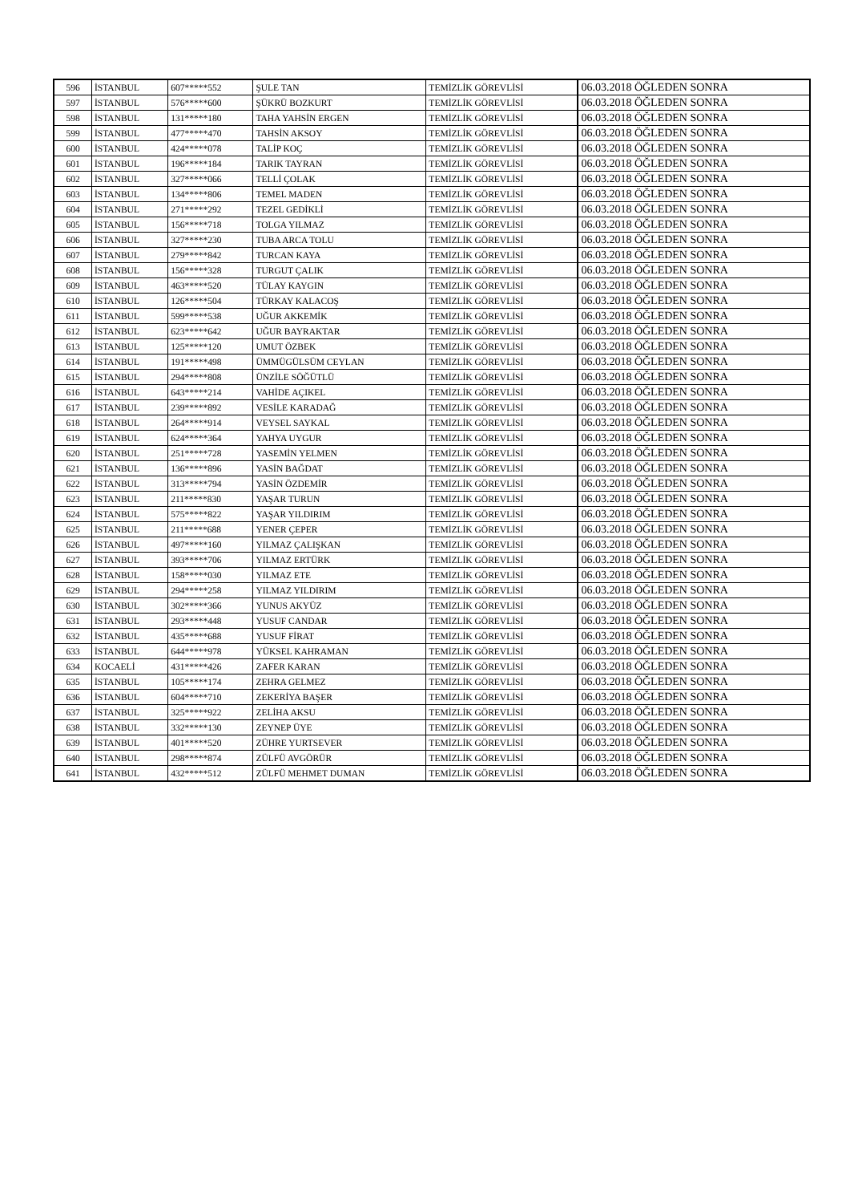| 596 | İSTANBUL | 607*****552 | ŞULE TAN | TEMİZLİK GÖREVLİSİ | 06.03.2018 ÖĞLEDEN SONRA |
| 597 | İSTANBUL | 576*****600 | ŞÜKRÜ BOZKURT | TEMİZLİK GÖREVLİSİ | 06.03.2018 ÖĞLEDEN SONRA |
| 598 | İSTANBUL | 131*****180 | TAHA YAHSİN ERGEN | TEMİZLİK GÖREVLİSİ | 06.03.2018 ÖĞLEDEN SONRA |
| 599 | İSTANBUL | 477*****470 | TAHSİN AKSOY | TEMİZLİK GÖREVLİSİ | 06.03.2018 ÖĞLEDEN SONRA |
| 600 | İSTANBUL | 424*****078 | TALİP KOÇ | TEMİZLİK GÖREVLİSİ | 06.03.2018 ÖĞLEDEN SONRA |
| 601 | İSTANBUL | 196*****184 | TARIK TAYRAN | TEMİZLİK GÖREVLİSİ | 06.03.2018 ÖĞLEDEN SONRA |
| 602 | İSTANBUL | 327*****066 | TELLİ ÇOLAK | TEMİZLİK GÖREVLİSİ | 06.03.2018 ÖĞLEDEN SONRA |
| 603 | İSTANBUL | 134*****806 | TEMEL MADEN | TEMİZLİK GÖREVLİSİ | 06.03.2018 ÖĞLEDEN SONRA |
| 604 | İSTANBUL | 271*****292 | TEZEL GEDİKLİ | TEMİZLİK GÖREVLİSİ | 06.03.2018 ÖĞLEDEN SONRA |
| 605 | İSTANBUL | 156*****718 | TOLGA YILMAZ | TEMİZLİK GÖREVLİSİ | 06.03.2018 ÖĞLEDEN SONRA |
| 606 | İSTANBUL | 327*****230 | TUBA ARCA TOLU | TEMİZLİK GÖREVLİSİ | 06.03.2018 ÖĞLEDEN SONRA |
| 607 | İSTANBUL | 279*****842 | TURCAN KAYA | TEMİZLİK GÖREVLİSİ | 06.03.2018 ÖĞLEDEN SONRA |
| 608 | İSTANBUL | 156*****328 | TURGUT ÇALIK | TEMİZLİK GÖREVLİSİ | 06.03.2018 ÖĞLEDEN SONRA |
| 609 | İSTANBUL | 463*****520 | TÜLAY KAYGIN | TEMİZLİK GÖREVLİSİ | 06.03.2018 ÖĞLEDEN SONRA |
| 610 | İSTANBUL | 126*****504 | TÜRKAY KALACOŞ | TEMİZLİK GÖREVLİSİ | 06.03.2018 ÖĞLEDEN SONRA |
| 611 | İSTANBUL | 599*****538 | UĞUR AKKEMİK | TEMİZLİK GÖREVLİSİ | 06.03.2018 ÖĞLEDEN SONRA |
| 612 | İSTANBUL | 623*****642 | UĞUR BAYRAKTAR | TEMİZLİK GÖREVLİSİ | 06.03.2018 ÖĞLEDEN SONRA |
| 613 | İSTANBUL | 125*****120 | UMUT ÖZBEK | TEMİZLİK GÖREVLİSİ | 06.03.2018 ÖĞLEDEN SONRA |
| 614 | İSTANBUL | 191*****498 | ÜMMÜGÜLSÜM CEYLAN | TEMİZLİK GÖREVLİSİ | 06.03.2018 ÖĞLEDEN SONRA |
| 615 | İSTANBUL | 294*****808 | ÜNZİLE SÖĞÜTLÜ | TEMİZLİK GÖREVLİSİ | 06.03.2018 ÖĞLEDEN SONRA |
| 616 | İSTANBUL | 643*****214 | VAHİDE AÇIKEL | TEMİZLİK GÖREVLİSİ | 06.03.2018 ÖĞLEDEN SONRA |
| 617 | İSTANBUL | 239*****892 | VESİLE KARADAĞ | TEMİZLİK GÖREVLİSİ | 06.03.2018 ÖĞLEDEN SONRA |
| 618 | İSTANBUL | 264*****914 | VEYSEL SAYKAL | TEMİZLİK GÖREVLİSİ | 06.03.2018 ÖĞLEDEN SONRA |
| 619 | İSTANBUL | 624*****364 | YAHYA UYGUR | TEMİZLİK GÖREVLİSİ | 06.03.2018 ÖĞLEDEN SONRA |
| 620 | İSTANBUL | 251*****728 | YASEMİN YELMEN | TEMİZLİK GÖREVLİSİ | 06.03.2018 ÖĞLEDEN SONRA |
| 621 | İSTANBUL | 136*****896 | YASİN BAĞDAT | TEMİZLİK GÖREVLİSİ | 06.03.2018 ÖĞLEDEN SONRA |
| 622 | İSTANBUL | 313*****794 | YASİN ÖZDEMİR | TEMİZLİK GÖREVLİSİ | 06.03.2018 ÖĞLEDEN SONRA |
| 623 | İSTANBUL | 211*****830 | YAŞAR TURUN | TEMİZLİK GÖREVLİSİ | 06.03.2018 ÖĞLEDEN SONRA |
| 624 | İSTANBUL | 575*****822 | YAŞAR YILDIRIM | TEMİZLİK GÖREVLİSİ | 06.03.2018 ÖĞLEDEN SONRA |
| 625 | İSTANBUL | 211*****688 | YENER ÇEPER | TEMİZLİK GÖREVLİSİ | 06.03.2018 ÖĞLEDEN SONRA |
| 626 | İSTANBUL | 497*****160 | YILMAZ ÇALIŞKAN | TEMİZLİK GÖREVLİSİ | 06.03.2018 ÖĞLEDEN SONRA |
| 627 | İSTANBUL | 393*****706 | YILMAZ ERTÜRK | TEMİZLİK GÖREVLİSİ | 06.03.2018 ÖĞLEDEN SONRA |
| 628 | İSTANBUL | 158*****030 | YILMAZ ETE | TEMİZLİK GÖREVLİSİ | 06.03.2018 ÖĞLEDEN SONRA |
| 629 | İSTANBUL | 294*****258 | YILMAZ YILDIRIM | TEMİZLİK GÖREVLİSİ | 06.03.2018 ÖĞLEDEN SONRA |
| 630 | İSTANBUL | 302*****366 | YUNUS AKYÜZ | TEMİZLİK GÖREVLİSİ | 06.03.2018 ÖĞLEDEN SONRA |
| 631 | İSTANBUL | 293*****448 | YUSUF CANDAR | TEMİZLİK GÖREVLİSİ | 06.03.2018 ÖĞLEDEN SONRA |
| 632 | İSTANBUL | 435*****688 | YUSUF FİRAT | TEMİZLİK GÖREVLİSİ | 06.03.2018 ÖĞLEDEN SONRA |
| 633 | İSTANBUL | 644*****978 | YÜKSEL KAHRAMAN | TEMİZLİK GÖREVLİSİ | 06.03.2018 ÖĞLEDEN SONRA |
| 634 | KOCAELİ | 431*****426 | ZAFER KARAN | TEMİZLİK GÖREVLİSİ | 06.03.2018 ÖĞLEDEN SONRA |
| 635 | İSTANBUL | 105*****174 | ZEHRA GELMEZ | TEMİZLİK GÖREVLİSİ | 06.03.2018 ÖĞLEDEN SONRA |
| 636 | İSTANBUL | 604*****710 | ZEKERİYA BAŞER | TEMİZLİK GÖREVLİSİ | 06.03.2018 ÖĞLEDEN SONRA |
| 637 | İSTANBUL | 325*****922 | ZELİHA AKSU | TEMİZLİK GÖREVLİSİ | 06.03.2018 ÖĞLEDEN SONRA |
| 638 | İSTANBUL | 332*****130 | ZEYNEP ÜYE | TEMİZLİK GÖREVLİSİ | 06.03.2018 ÖĞLEDEN SONRA |
| 639 | İSTANBUL | 401*****520 | ZÜHRE YURTSEVER | TEMİZLİK GÖREVLİSİ | 06.03.2018 ÖĞLEDEN SONRA |
| 640 | İSTANBUL | 298*****874 | ZÜLFÜ AVGÖRÜR | TEMİZLİK GÖREVLİSİ | 06.03.2018 ÖĞLEDEN SONRA |
| 641 | İSTANBUL | 432*****512 | ZÜLFÜ MEHMET DUMAN | TEMİZLİK GÖREVLİSİ | 06.03.2018 ÖĞLEDEN SONRA |